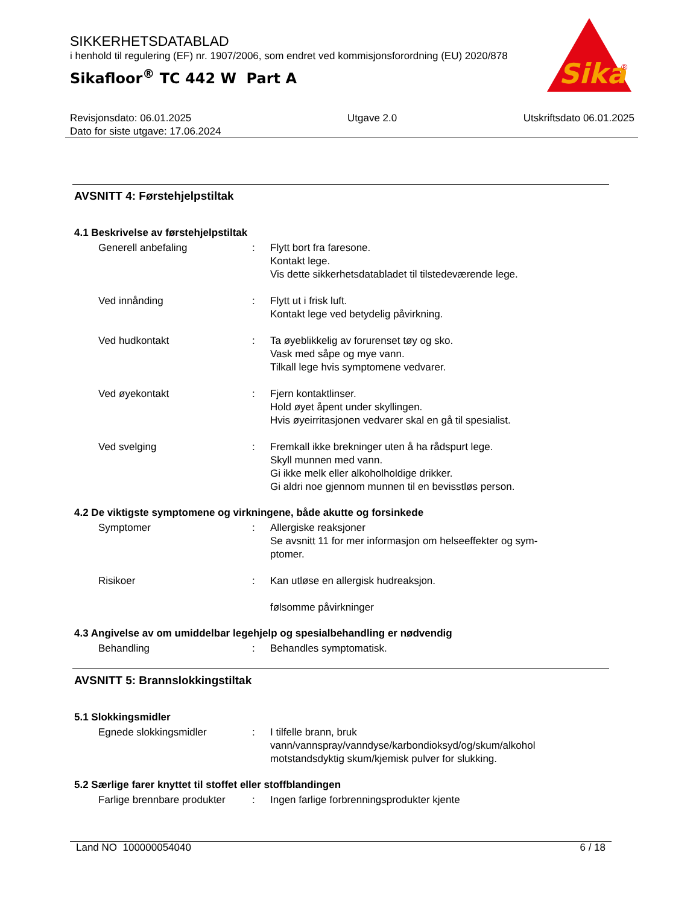SIKKERHETSDATABLAD
i henhold til regulering (EF) nr. 1907/2006, som endret ved kommisjonsforordning (EU) 2020/878
Sikafloor<sup>®</sup> TC 442 W Part A
Sika
®
Revisjonsdato: 06.01.2025
Dato for siste utgave: 17.06.2024
Utgave 2.0 Utskriftsdato 06.01.2025
AVSNITT 4: Førstehjelpstiltak
4.1 Beskrivelse av førstehjelpstiltak
Generell anbefaling : Flytt bort fra faresone.
Kontakt lege.
Vis dette sikkerhetsdatabladet til tilstedeværende lege.
Ved innånding : Flytt ut i frisk luft.
Kontakt lege ved betydelig påvirkning.
Ved hudkontakt : Ta øyeblikkelig av forurenset tøy og sko.
Vask med såpe og mye vann.
Tilkall lege hvis symptomene vedvarer.
Ved øyekontakt : Fjern kontaktlinser.
Hold øyet åpent under skyllingen.
Hvis øyeirritasjonen vedvarer skal en gå til spesialist.
Ved svelging : Fremkall ikke brekninger uten å ha rådspurt lege.
Skyll munnen med vann.
Gi ikke melk eller alkoholholdige drikker.
Gi aldri noe gjennom munnen til en bevisstløs person.
4.2 De viktigste symptomene og virkningene, både akutte og forsinkede
Symptomer : Allergiske reaksjoner
Se avsnitt 11 for mer informasjon om helseeffekter og sym-
ptomer.
Risikoer : Kan utløse en allergisk hudreaksjon.
følsomme påvirkninger
4.3 Angivelse av om umiddelbar legehjelp og spesialbehandling er nødvendig
Behandling : Behandles symptomatisk.
AVSNITT 5: Brannslokkingstiltak
5.1 Slokkingsmidler
Egnede slokkingsmidler : I tilfelle brann, bruk
vann/vannspray/vanndyse/karbondioksyd/og/skum/alkohol motstandsdyktig skum/kjemisk pulver for slukking.
5.2 Særlige farer knyttet til stoffet eller stoffblandingen
Farlige brennbare produkter
: Ingen farlige forbrenningsprodukter kjente
Land NO 100000054040 6 / 18